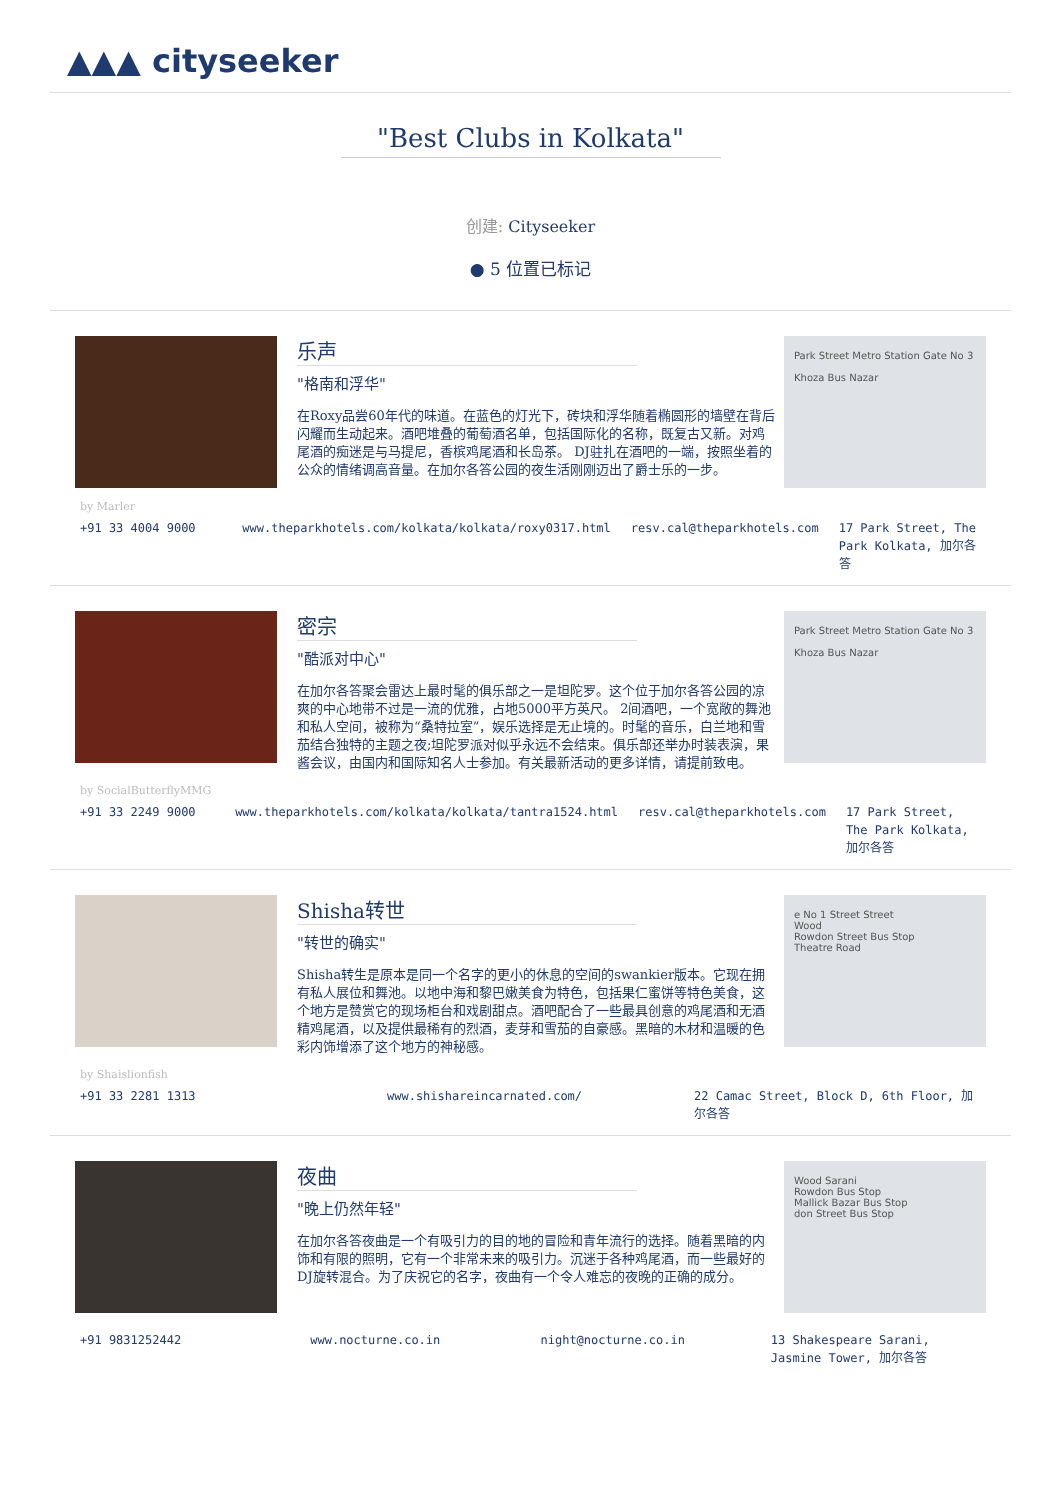▲▲▲ cityseeker
"Best Clubs in Kolkata"
创建: Cityseeker
● 5 位置已标记
乐声
"格南和浮华"
在Roxy品尝60年代的味道。在蓝色的灯光下，砖块和浮华随着椭圆形的墙壁在背后闪耀而生动起来。酒吧堆叠的葡萄酒名单，包括国际化的名称，既复古又新。对鸡尾酒的痴迷是与马提尼，香槟鸡尾酒和长岛茶。 DJ驻扎在酒吧的一端，按照坐着的公众的情绪调高音量。在加尔各答公园的夜生活刚刚迈出了爵士乐的一步。
Park Street Metro Station Gate No 3
Khoza Bus Nazar
by Marler
+91 33 4004 9000 www.theparkhotels.com/kolkata/kolkata/roxy0317.html
resv.cal@theparkhotels.com 17 Park Street, The Park Kolkata, 加尔各答
密宗
"酷派对中心"
在加尔各答聚会雷达上最时髦的俱乐部之一是坦陀罗。这个位于加尔各答公园的凉爽的中心地带不过是一流的优雅，占地5000平方英尺。 2间酒吧，一个宽敞的舞池和私人空间，被称为“桑特拉室”，娱乐选择是无止境的。时髦的音乐，白兰地和雪茄结合独特的主题之夜;坦陀罗派对似乎永远不会结束。俱乐部还举办时装表演，果酱会议，由国内和国际知名人士参加。有关最新活动的更多详情，请提前致电。
Park Street Metro Station Gate No 3
Khoza Bus Nazar
by SocialButterflyMMG
+91 33 2249 9000 www.theparkhotels.com/kolkata/kolkata/tantra1524.html
resv.cal@theparkhotels.com 17 Park Street, The Park Kolkata, 加尔各答
Shisha转世
"转世的确实"
Shisha转生是原本是同一个名字的更小的休息的空间的swankier版本。它现在拥有私人展位和舞池。以地中海和黎巴嫩美食为特色，包括果仁蜜饼等特色美食，这个地方是赞赏它的现场柜台和戏剧甜点。酒吧配合了一些最具创意的鸡尾酒和无酒精鸡尾酒，以及提供最稀有的烈酒，麦芽和雪茄的自豪感。黑暗的木材和温暖的色彩内饰增添了这个地方的神秘感。
e No 1 Street Street
Wood
Rowdon Street Bus Stop
Theatre Road
by Shaislionfish
+91 33 2281 1313 www.shishareincarnated.com/ 22 Camac Street, Block D, 6th Floor, 加尔各答
夜曲
"晚上仍然年轻"
在加尔各答夜曲是一个有吸引力的目的地的冒险和青年流行的选择。随着黑暗的内饰和有限的照明，它有一个非常未来的吸引力。沉迷于各种鸡尾酒，而一些最好的DJ旋转混合。为了庆祝它的名字，夜曲有一个令人难忘的夜晚的正确的成分。
Wood Sarani
Rowdon Bus Stop
Mallick Bazar Bus Stop
don Street Bus Stop
+91 9831252442 www.nocturne.co.in night@nocturne.co.in 13 Shakespeare Sarani, Jasmine Tower, 加尔各答